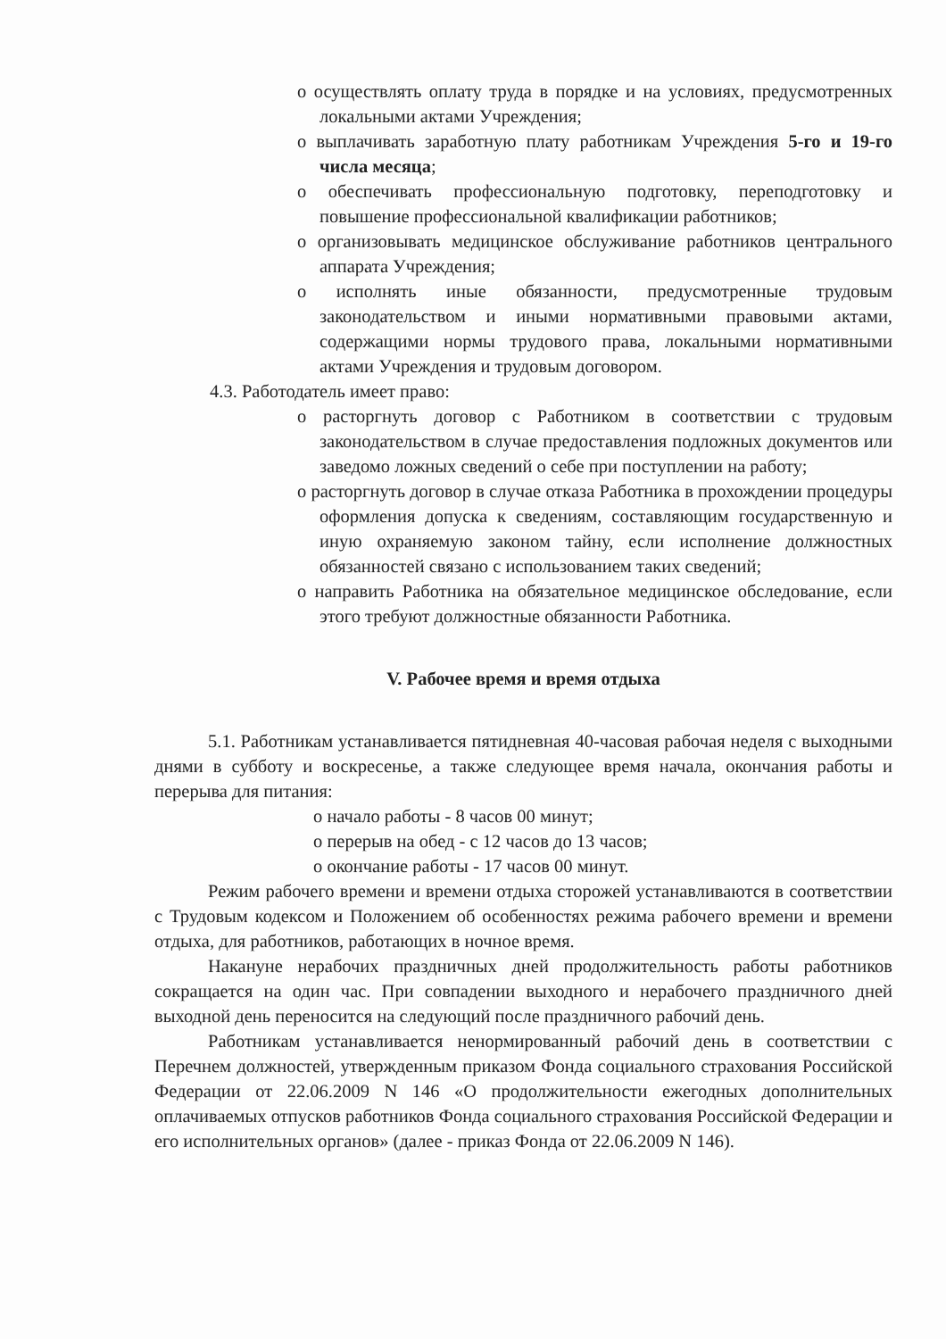o осуществлять оплату труда в порядке и на условиях, предусмотренных локальными актами Учреждения;
o выплачивать заработную плату работникам Учреждения 5-го и 19-го числа месяца;
o обеспечивать профессиональную подготовку, переподготовку и повышение профессиональной квалификации работников;
o организовывать медицинское обслуживание работников центрального аппарата Учреждения;
o исполнять иные обязанности, предусмотренные трудовым законодательством и иными нормативными правовыми актами, содержащими нормы трудового права, локальными нормативными актами Учреждения и трудовым договором.
4.3. Работодатель имеет право:
o расторгнуть договор с Работником в соответствии с трудовым законодательством в случае предоставления подложных документов или заведомо ложных сведений о себе при поступлении на работу;
o расторгнуть договор в случае отказа Работника в прохождении процедуры оформления допуска к сведениям, составляющим государственную и иную охраняемую законом тайну, если исполнение должностных обязанностей связано с использованием таких сведений;
o направить Работника на обязательное медицинское обследование, если этого требуют должностные обязанности Работника.
V. Рабочее время и время отдыха
5.1. Работникам устанавливается пятидневная 40-часовая рабочая неделя с выходными днями в субботу и воскресенье, а также следующее время начала, окончания работы и перерыва для питания:
o начало работы - 8 часов 00 минут;
o перерыв на обед - с 12 часов до 13 часов;
o окончание работы - 17 часов 00 минут.
Режим рабочего времени и времени отдыха сторожей устанавливаются в соответствии с Трудовым кодексом и Положением об особенностях режима рабочего времени и времени отдыха, для работников, работающих в ночное время.
Накануне нерабочих праздничных дней продолжительность работы работников сокращается на один час. При совпадении выходного и нерабочего праздничного дней выходной день переносится на следующий после праздничного рабочий день.
Работникам устанавливается ненормированный рабочий день в соответствии с Перечнем должностей, утвержденным приказом Фонда социального страхования Российской Федерации от 22.06.2009 N 146 «О продолжительности ежегодных дополнительных оплачиваемых отпусков работников Фонда социального страхования Российской Федерации и его исполнительных органов» (далее - приказ Фонда от 22.06.2009 N 146).